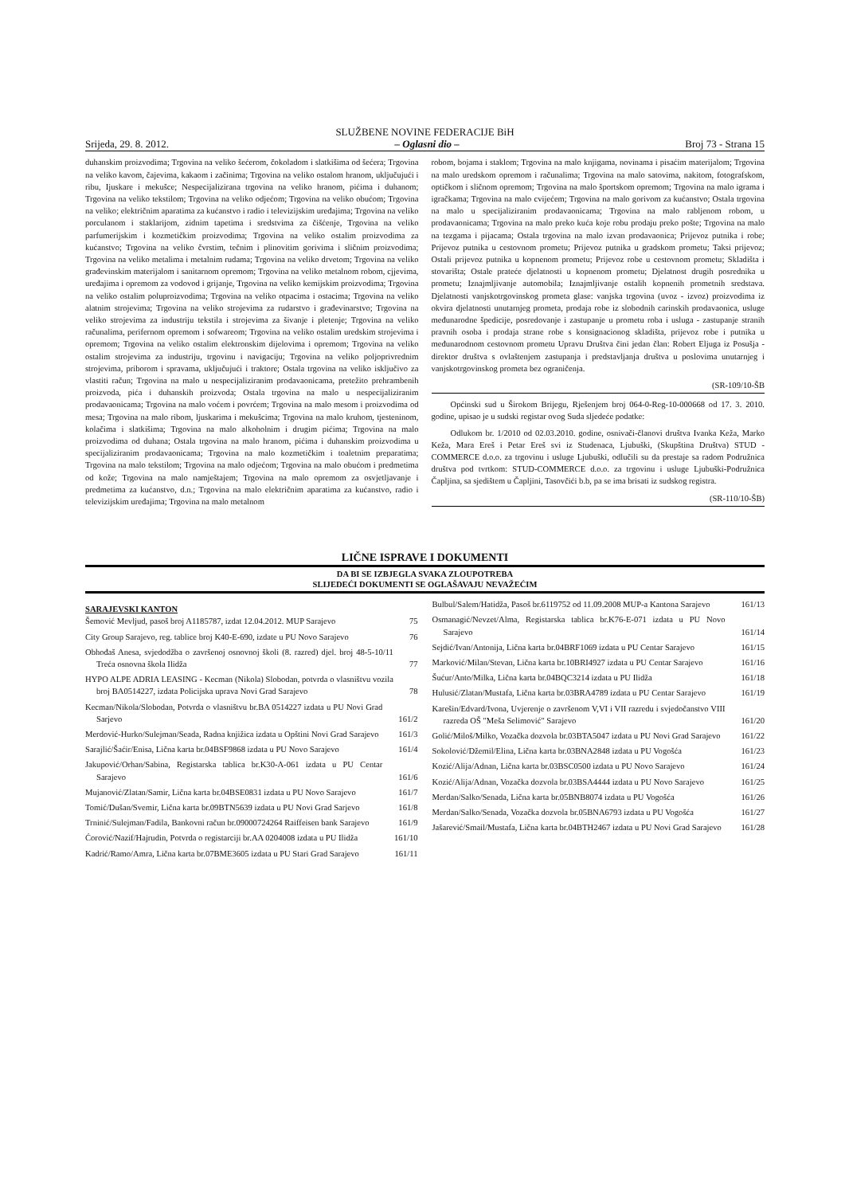SLUŽBENE NOVINE FEDERACIJE BiH
Srijeda, 29. 8. 2012. – Oglasni dio – Broj 73 - Strana 15
duhanskim proizvodima; Trgovina na veliko šećerom, čokoladom i slatkišima od šećera; Trgovina na veliko kavom, čajevima, kakaom i začinima; Trgovina na veliko ostalom hranom, uključujući i ribu, Ijuskare i mekušce; Nespecijalizirana trgovina na veliko hranom, pićima i duhanom; Trgovina na veliko tekstilom; Trgovina na veliko odjećom; Trgovina na veliko obućom; Trgovina na veliko; električnim aparatima za kućanstvo i radio i televizijskim uređajima; Trgovina na veliko porculanom i staklarijom, zidnim tapetima i sredstvima za čišćenje, Trgovina na veliko parfumerijskim i kozmetičkim proizvodima; Trgovina na veliko ostalim proizvodima za kućanstvo; Trgovina na veliko čvrstim, tečnim i plinovitim gorivima i sličnim proizvodima; Trgovina na veliko metalima i metalnim rudama; Trgovina na veliko drvetom; Trgovina na veliko građevinskim materijalom i sanitarnom opremom; Trgovina na veliko metalnom robom, cjjevima, uređajima i opremom za vodovod i grijanje, Trgovina na veliko kemijskim proizvodima; Trgovina na veliko ostalim poluproizvodima; Trgovina na veliko otpacima i ostacima; Trgovina na veliko alatnim strojevima; Trgovina na veliko strojevima za rudarstvo i građevinarstvo; Trgovina na veliko strojevima za industriju tekstila i strojevima za šivanje i pletenje; Trgovina na veliko računalima, perifernom opremom i sofwareom; Trgovina na veliko ostalim uredskim strojevima i opremom; Trgovina na veliko ostalim elektronskim dijelovima i opremom; Trgovina na veliko ostalim strojevima za industriju, trgovinu i navigaciju; Trgovina na veliko poljoprivrednim strojevima, priborom i spravama, uključujući i traktore; Ostala trgovina na veliko isključivo za vlastiti račun; Trgovina na malo u nespecijaliziranim prodavaonicama, pretežito prehrambenih proizvoda, pića i duhanskih proizvoda; Ostala trgovina na malo u nespecijaliziranim prodavaonicama; Trgovina na malo voćem i povrćem; Trgovina na malo mesom i proizvodima od mesa; Trgovina na malo ribom, ljuskarima i mekušcima; Trgovina na malo kruhom, tjesteninom, kolačima i slatkišima; Trgovina na malo alkoholnim i drugim pićima; Trgovina na malo proizvodima od duhana; Ostala trgovina na malo hranom, pićima i duhanskim proizvodima u specijaliziranim prodavaonicama; Trgovina na malo kozmetičkim i toaletnim preparatima; Trgovina na malo tekstilom; Trgovina na malo odjećom; Trgovina na malo obućom i predmetima od kože; Trgovina na malo namještajem; Trgovina na malo opremom za osvjetljavanje i predmetima za kućanstvo, d.n.; Trgovina na malo električnim aparatima za kućanstvo, radio i televizijskim uređajima; Trgovina na malo metalnom
robom, bojama i staklom; Trgovina na malo knjigama, novinama i pisaćim materijalom; Trgovina na malo uredskom opremom i računalima; Trgovina na malo satovima, nakitom, fotografskom, optičkom i sličnom opremom; Trgovina na malo športskom opremom; Trgovina na malo igrama i igračkama; Trgovina na malo cvijećem; Trgovina na malo gorivom za kućanstvo; Ostala trgovina na malo u specijaliziranim prodavaonicama; Trgovina na malo rabljenom robom, u prodavaonicama; Trgovina na malo preko kuća koje robu prodaju preko pošte; Trgovina na malo na tezgama i pijacama; Ostala trgovina na malo izvan prodavaonica; Prijevoz putnika i robe; Prijevoz putnika u cestovnom prometu; Prijevoz putnika u gradskom prometu; Taksi prijevoz; Ostali prijevoz putnika u kopnenom prometu; Prijevoz robe u cestovnom prometu; Skladišta i stovarišta; Ostale prateće djelatnosti u kopnenom prometu; Djelatnost drugih posrednika u prometu; Iznajmljivanje automobila; Iznajmljivanje ostalih kopnenih prometnih sredstava. Djelatnosti vanjskotrgovinskog prometa glase: vanjska trgovina (uvoz - izvoz) proizvodima iz okvira djelatnosti unutarnjeg prometa, prodaja robe iz slobodnih carinskih prodavaonica, usluge međunarodne špedicije, posredovanje i zastupanje u prometu roba i usluga - zastupanje stranih pravnih osoba i prodaja strane robe s konsignacionog skladišta, prijevoz robe i putnika u međunarodnom cestovnom prometu Upravu Društva čini jedan član: Robert Eljuga iz Posušja - direktor društva s ovlaštenjem zastupanja i predstavljanja društva u poslovima unutarnjeg i vanjskotrgovinskog prometa bez ograničenja.
(SR-109/10-ŠB
Općinski sud u Širokom Brijegu, Rješenjem broj 064-0-Reg-10-000668 od 17. 3. 2010. godine, upisao je u sudski registar ovog Suda sljedeće podatke:
Odlukom br. 1/2010 od 02.03.2010. godine, osnivači-članovi društva Ivanka Keža, Marko Keža, Mara Ereš i Petar Ereš svi iz Studenaca, Ljubuški, (Skupština Društva) STUD -COMMERCE d.o.o. za trgovinu i usluge Ljubuški, odlučili su da prestaje sa radom Podružnica društva pod tvrtkom: STUD-COMMERCE d.o.o. za trgovinu i usluge Ljubuški-Podružnica Čapljina, sa sjedištem u Čapljini, Tasovčići b.b, pa se ima brisati iz sudskog registra.
(SR-110/10-ŠB)
LIČNE ISPRAVE I DOKUMENTI
DA BI SE IZBJEGLA SVAKA ZLOUPOTREBA
SLIJEDEĆI DOKUMENTI SE OGLAŠAVAJU NEVAŽEĆIM
SARAJEVSKI KANTON
Šemović Mevljud, pasoš broj A1185787, izdat 12.04.2012. MUP Sarajevo 75
City Group Sarajevo, reg. tablice broj K40-E-690, izdate u PU Novo Sarajevo 76
Obhođaš Anesa, svjedodžba o završenoj osnovnoj školi (8. razred) djel. broj 48-5-10/11 Treća osnovna škola Ilidža 77
HYPO ALPE ADRIA LEASING - Kecman (Nikola) Slobodan, potvrda o vlasništvu vozila broj BA0514227, izdata Policijska uprava Novi Grad Sarajevo 78
Kecman/Nikola/Slobodan, Potvrda o vlasništvu br.BA 0514227 izdata u PU Novi Grad Sarjevo 161/2
Merdović-Hurko/Sulejman/Seada, Radna knjižica izdata u Opštini Novi Grad Sarajevo 161/3
Sarajlić/Šaćir/Enisa, Lična karta br.04BSF9868 izdata u PU Novo Sarajevo 161/4
Jakupović/Orhan/Sabina, Registarska tablica br.K30-A-061 izdata u PU Centar Sarajevo 161/6
Mujanović/Zlatan/Samir, Lična karta br.04BSE0831 izdata u PU Novo Sarajevo 161/7
Tomić/Dušan/Svemir, Lična karta br.09BTN5639 izdata u PU Novi Grad Sarjevo 161/8
Trninić/Sulejman/Fadila, Bankovni račun br.09000724264 Raiffeisen bank Sarajevo 161/9
Ćorović/Nazif/Hajrudin, Potvrda o registarciji br.AA 0204008 izdata u PU Ilidža 161/10
Kadrić/Ramo/Amra, Lična karta br.07BME3605 izdata u PU Stari Grad Sarajevo 161/11
Bulbul/Salem/Hatidža, Pasoš br.6119752 od 11.09.2008 MUP-a Kantona Sarajevo 161/13
Osmanagić/Nevzet/Alma, Registarska tablica br.K76-E-071 izdata u PU Novo Sarajevo 161/14
Sejdić/Ivan/Antonija, Lična karta br.04BRF1069 izdata u PU Centar Sarajevo 161/15
Marković/Milan/Stevan, Lična karta br.10BRI4927 izdata u PU Centar Sarajevo 161/16
Šućur/Anto/Milka, Lična karta br.04BQC3214 izdata u PU Ilidža 161/18
Hulusić/Zlatan/Mustafa, Lična karta br.03BRA4789 izdata u PU Centar Sarajevo 161/19
Karešin/Edvard/Ivona, Uvjerenje o završenom V,VI i VII razredu i svjedočanstvo VIII razreda OŠ "Meša Selimović" Sarajevo 161/20
Golić/Miloš/Milko, Vozačka dozvola br.03BTA5047 izdata u PU Novi Grad Sarajevo 161/22
Sokolović/Džemil/Elina, Lična karta br.03BNA2848 izdata u PU Vogošća 161/23
Kozić/Alija/Adnan, Lična karta br.03BSC0500 izdata u PU Novo Sarajevo 161/24
Kozić/Alija/Adnan, Vozačka dozvola br.03BSA4444 izdata u PU Novo Sarajevo 161/25
Merdan/Salko/Senada, Lična karta br.05BNB8074 izdata u PU Vogošća 161/26
Merdan/Salko/Senada, Vozačka dozvola br.05BNA6793 izdata u PU Vogošća 161/27
Jašarević/Smail/Mustafa, Lična karta br.04BTH2467 izdata u PU Novi Grad Sarajevo 161/28